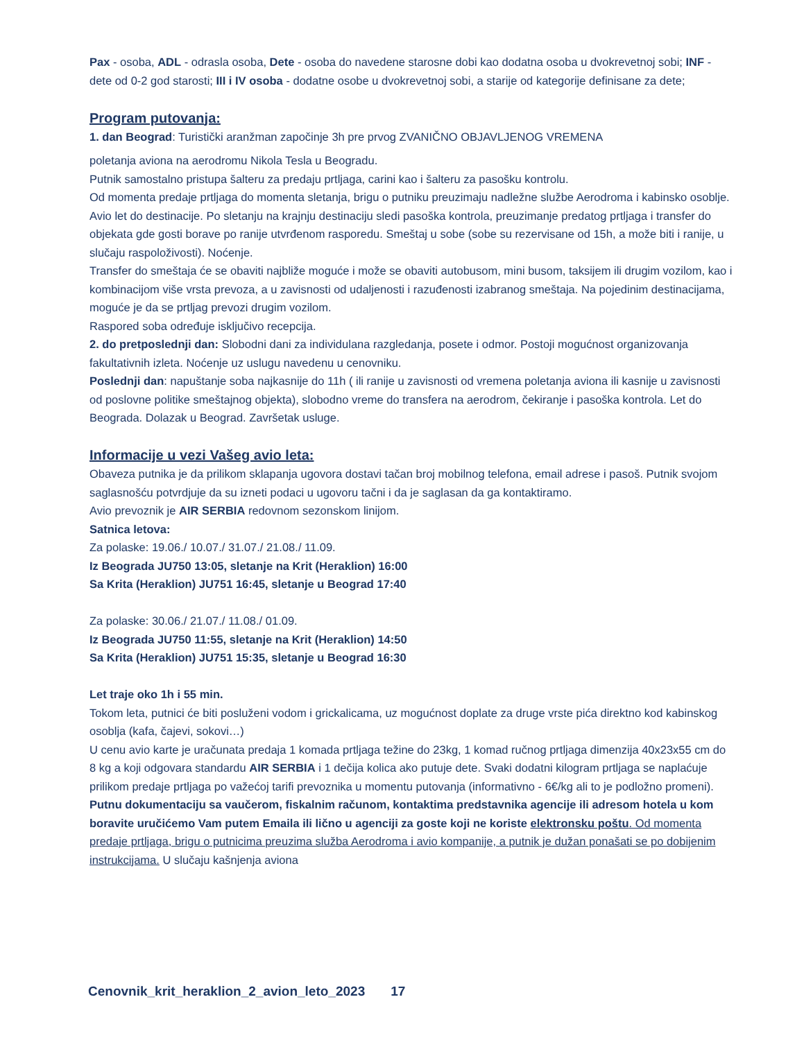Pax - osoba, ADL - odrasla osoba, Dete - osoba do navedene starosne dobi kao dodatna osoba u dvokrevetnoj sobi; INF - dete od 0-2 god starosti; III i IV osoba - dodatne osobe u dvokrevetnoj sobi, a starije od kategorije definisane za dete;
Program putovanja:
1. dan Beograd: Turistički aranžman započinje 3h pre prvog ZVANIČNO OBJAVLJENOG VREMENA
poletanja aviona na aerodromu Nikola Tesla u Beogradu.
Putnik samostalno pristupa šalteru za predaju prtljaga, carini kao i šalteru za pasošku kontrolu.
Od momenta predaje prtljaga do momenta sletanja, brigu o putniku preuzimaju nadležne službe Aerodroma i kabinsko osoblje. Avio let do destinacije. Po sletanju na krajnju destinaciju sledi pasoška kontrola, preuzimanje predatog prtljaga i transfer do objekata gde gosti borave po ranije utvrđenom rasporedu. Smeštaj u sobe (sobe su rezervisane od 15h, a može biti i ranije, u slučaju raspoloživosti). Noćenje.
Transfer do smeštaja će se obaviti najbliže moguće i može se obaviti autobusom, mini busom, taksijem ili drugim vozilom, kao i kombinacijom više vrsta prevoza, a u zavisnosti od udaljenosti i razuđenosti izabranog smeštaja. Na pojedinim destinacijama, moguće je da se prtljag prevozi drugim vozilom.
Raspored soba određuje isključivo recepcija.
2. do pretposlednji dan: Slobodni dani za individulana razgledanja, posete i odmor. Postoji mogućnost organizovanja fakultativnih izleta. Noćenje uz uslugu navedenu u cenovniku.
Poslednji dan: napuštanje soba najkasnije do 11h ( ili ranije u zavisnosti od vremena poletanja aviona ili kasnije u zavisnosti od poslovne politike smeštajnog objekta), slobodno vreme do transfera na aerodrom, čekiranje i pasoška kontrola. Let do Beograda. Dolazak u Beograd. Završetak usluge.
Informacije u vezi Vašeg avio leta:
Obaveza putnika je da prilikom sklapanja ugovora dostavi tačan broj mobilnog telefona, email adrese i pasoš. Putnik svojom saglasnošću potvrdjuje da su izneti podaci u ugovoru tačni i da je saglasan da ga kontaktiramo.
Avio prevoznik je AIR SERBIA redovnom sezonskom linijom.
Satnica letova:
Za polaske: 19.06./ 10.07./ 31.07./ 21.08./ 11.09.
Iz Beograda JU750 13:05, sletanje na Krit (Heraklion) 16:00
Sa Krita (Heraklion) JU751 16:45, sletanje u Beograd 17:40
Za polaske: 30.06./ 21.07./ 11.08./ 01.09.
Iz Beograda JU750 11:55, sletanje na Krit (Heraklion) 14:50
Sa Krita (Heraklion) JU751 15:35, sletanje u Beograd 16:30
Let traje oko 1h i 55 min.
Tokom leta, putnici će biti posluženi vodom i grickalicama, uz mogućnost doplate za druge vrste pića direktno kod kabinskog osoblja (kafa, čajevi, sokovi…)
U cenu avio karte je uračunata predaja 1 komada prtljaga težine do 23kg, 1 komad ručnog prtljaga dimenzija 40x23x55 cm do 8 kg a koji odgovara standardu AIR SERBIA i 1 dečija kolica ako putuje dete. Svaki dodatni kilogram prtljaga se naplaćuje prilikom predaje prtljaga po važećoj tarifi prevoznika u momentu putovanja (informativno - 6€/kg ali to je podložno promeni).
Putnu dokumentaciju sa vaučerom, fiskalnim računom, kontaktima predstavnika agencije ili adresom hotela u kom boravite uručićemo Vam putem Emaila ili lično u agenciji za goste koji ne koriste elektronsku poštu. Od momenta predaje prtljaga, brigu o putnicima preuzima služba Aerodroma i avio kompanije, a putnik je dužan ponašati se po dobijenim instrukcijama. U slučaju kašnjenja aviona
Cenovnik_krit_heraklion_2_avion_leto_2023 17